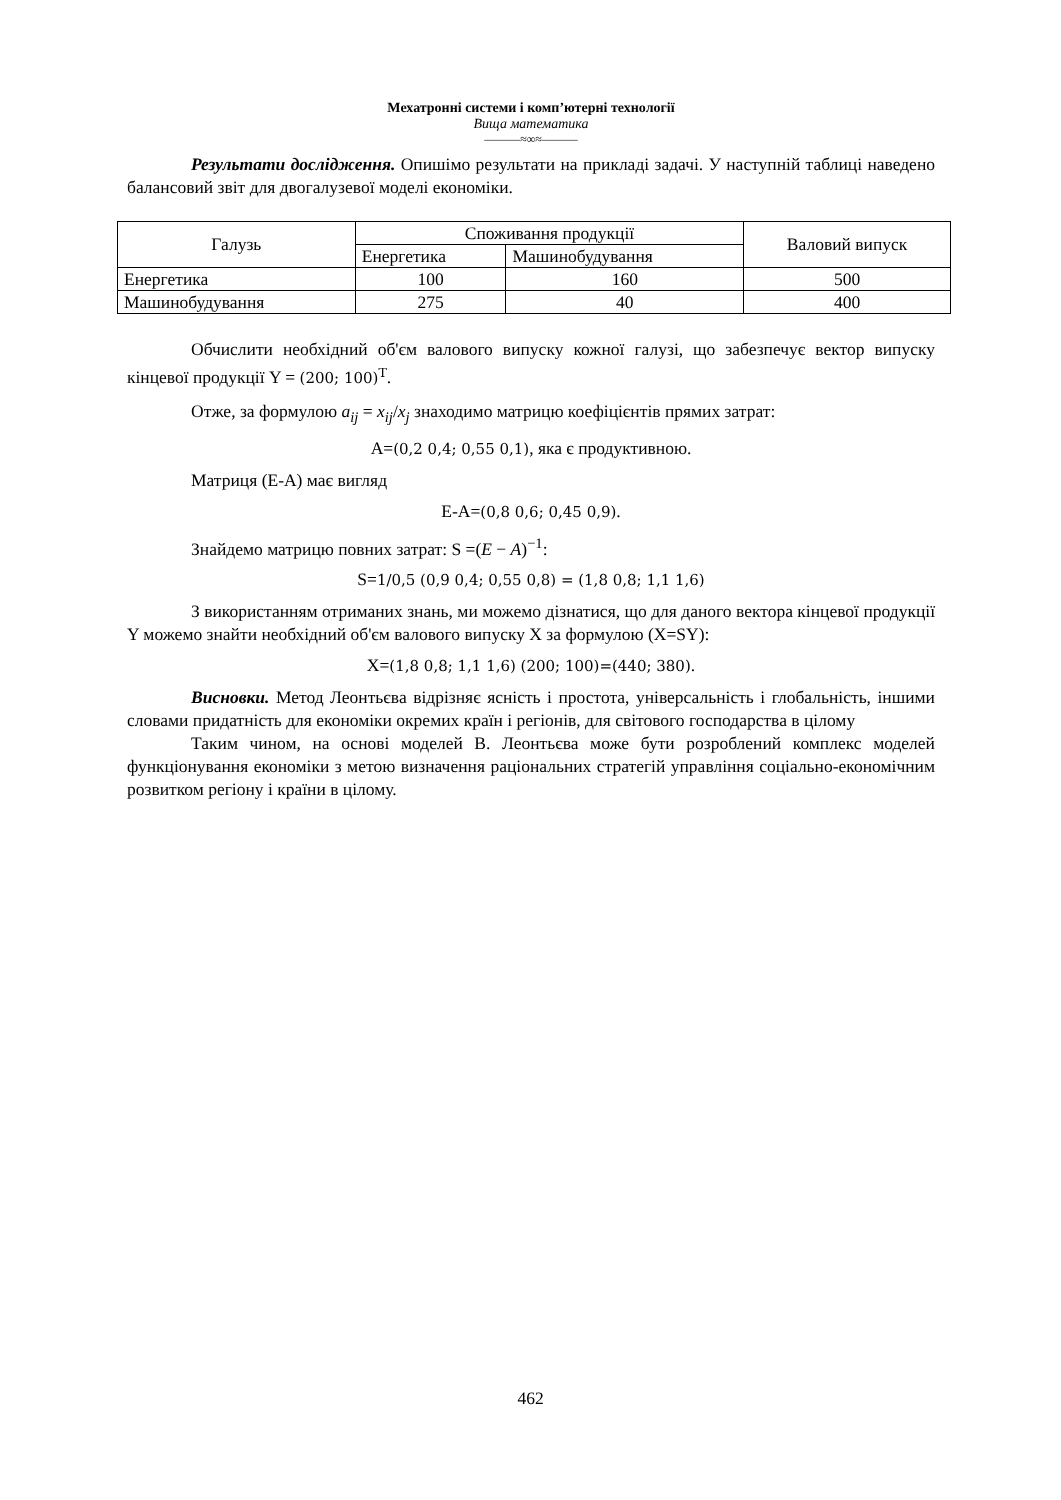Мехатронні системи і комп’ютерні технології
Вища математика
———≈∞≈———
Результати дослідження. Опишімо результати на прикладі задачі. У наступній таблиці наведено балансовий звіт для двогалузевої моделі економіки.
| Галузь | Споживання продукції | | Валовий випуск |
| --- | --- | --- | --- |
| | Енергетика | Машинобудування | |
| Енергетика | 100 | 160 | 500 |
| Машинобудування | 275 | 40 | 400 |
Обчислити необхідний об'єм валового випуску кожної галузі, що забезпечує вектор випуску кінцевої продукції Y = (200; 100)<sup>T</sup>.
Отже, за формулою a<sub>ij</sub> = x<sub>ij</sub>/x<sub>j</sub> знаходимо матрицю коефіцієнтів прямих затрат:
A=(0,2 0,4; 0,55 0,1), яка є продуктивною.
Матриця (E-A) має вигляд
E-A=(0,8 0,6; 0,45 0,9).
Знайдемо матрицю повних затрат: S =(E − A)<sup>−1</sup>:
S=1/0,5 (0,9 0,4; 0,55 0,8) = (1,8 0,8; 1,1 1,6)
З використанням отриманих знань, ми можемо дізнатися, що для даного вектора кінцевої продукції Y можемо знайти необхідний об'єм валового випуску X за формулою (X=SY):
X=(1,8 0,8; 1,1 1,6) (200; 100)=(440; 380).
Висновки. Метод Леонтьєва відрізняє ясність і простота, універсальність і глобальність, іншими словами придатність для економіки окремих країн і регіонів, для світового господарства в цілому
Таким чином, на основі моделей В. Леонтьєва може бути розроблений комплекс моделей функціонування економіки з метою визначення раціональних стратегій управління соціально-економічним розвитком регіону і країни в цілому.
462